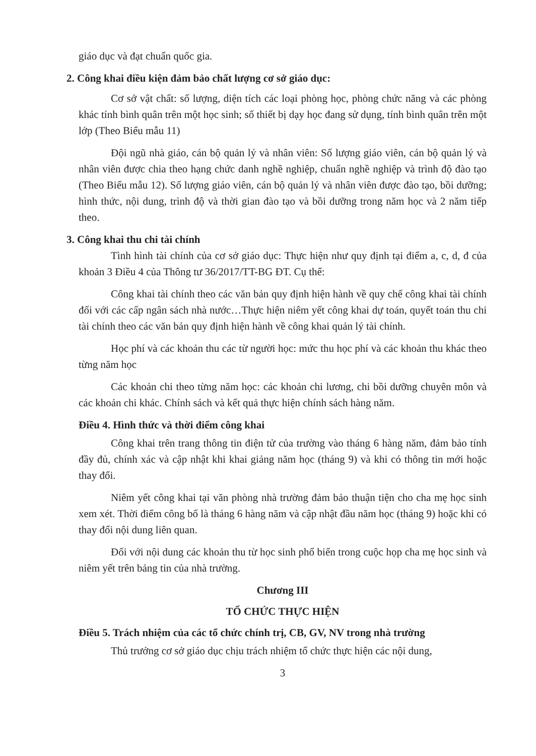giáo dục và đạt chuẩn quốc gia.
2. Công khai điều kiện đảm bảo chất lượng cơ sở giáo dục:
Cơ sở vật chất: số lượng, diện tích các loại phòng học, phòng chức năng và các phòng khác tính bình quân trên một học sinh; số thiết bị dạy học đang sử dụng, tính bình quân trên một lớp (Theo Biểu mẫu 11)
Đội ngũ nhà giáo, cán bộ quản lý và nhân viên: Số lượng giáo viên, cán bộ quản lý và nhân viên được chia theo hạng chức danh nghề nghiệp, chuẩn nghề nghiệp và trình độ đào tạo (Theo Biểu mẫu 12). Số lượng giáo viên, cán bộ quản lý và nhân viên được đào tạo, bồi dưỡng; hình thức, nội dung, trình độ và thời gian đào tạo và bồi dưỡng trong năm học và 2 năm tiếp theo.
3. Công khai thu chi tài chính
Tình hình tài chính của cơ sở giáo dục: Thực hiện như quy định tại điểm a, c, d, đ của khoản 3 Điều 4 của Thông tư 36/2017/TT-BG ĐT. Cụ thể:
Công khai tài chính theo các văn bản quy định hiện hành về quy chế công khai tài chính đối với các cấp ngân sách nhà nước…Thực hiện niêm yết công khai dự toán, quyết toán thu chi tài chính theo các văn bản quy định hiện hành về công khai quản lý tài chính.
Học phí và các khoản thu các từ người học: mức thu học phí và các khoản thu khác theo từng năm học
Các khoản chi theo từng năm học: các khoản chi lương, chi bồi dưỡng chuyên môn và các khoản chi khác. Chính sách và kết quả thực hiện chính sách hàng năm.
Điều 4. Hình thức và thời điểm công khai
Công khai trên trang thông tin điện tử của trường vào tháng 6 hàng năm, đảm bảo tính đầy đủ, chính xác và cập nhật khi khai giảng năm học (tháng 9) và khi có thông tin mới hoặc thay đổi.
Niêm yết công khai tại văn phòng nhà trường đảm bảo thuận tiện cho cha mẹ học sinh xem xét. Thời điểm công bố là tháng 6 hàng năm và cập nhật đầu năm học (tháng 9) hoặc khi có thay đổi nội dung liên quan.
Đối với nội dung các khoản thu từ học sinh phổ biến trong cuộc họp cha mẹ học sinh và niêm yết trên bảng tin của nhà trường.
Chương III
TỔ CHỨC THỰC HIỆN
Điều 5. Trách nhiệm của các tổ chức chính trị, CB, GV, NV trong nhà trường
Thủ trưởng cơ sở giáo dục chịu trách nhiệm tổ chức thực hiện các nội dung,
3